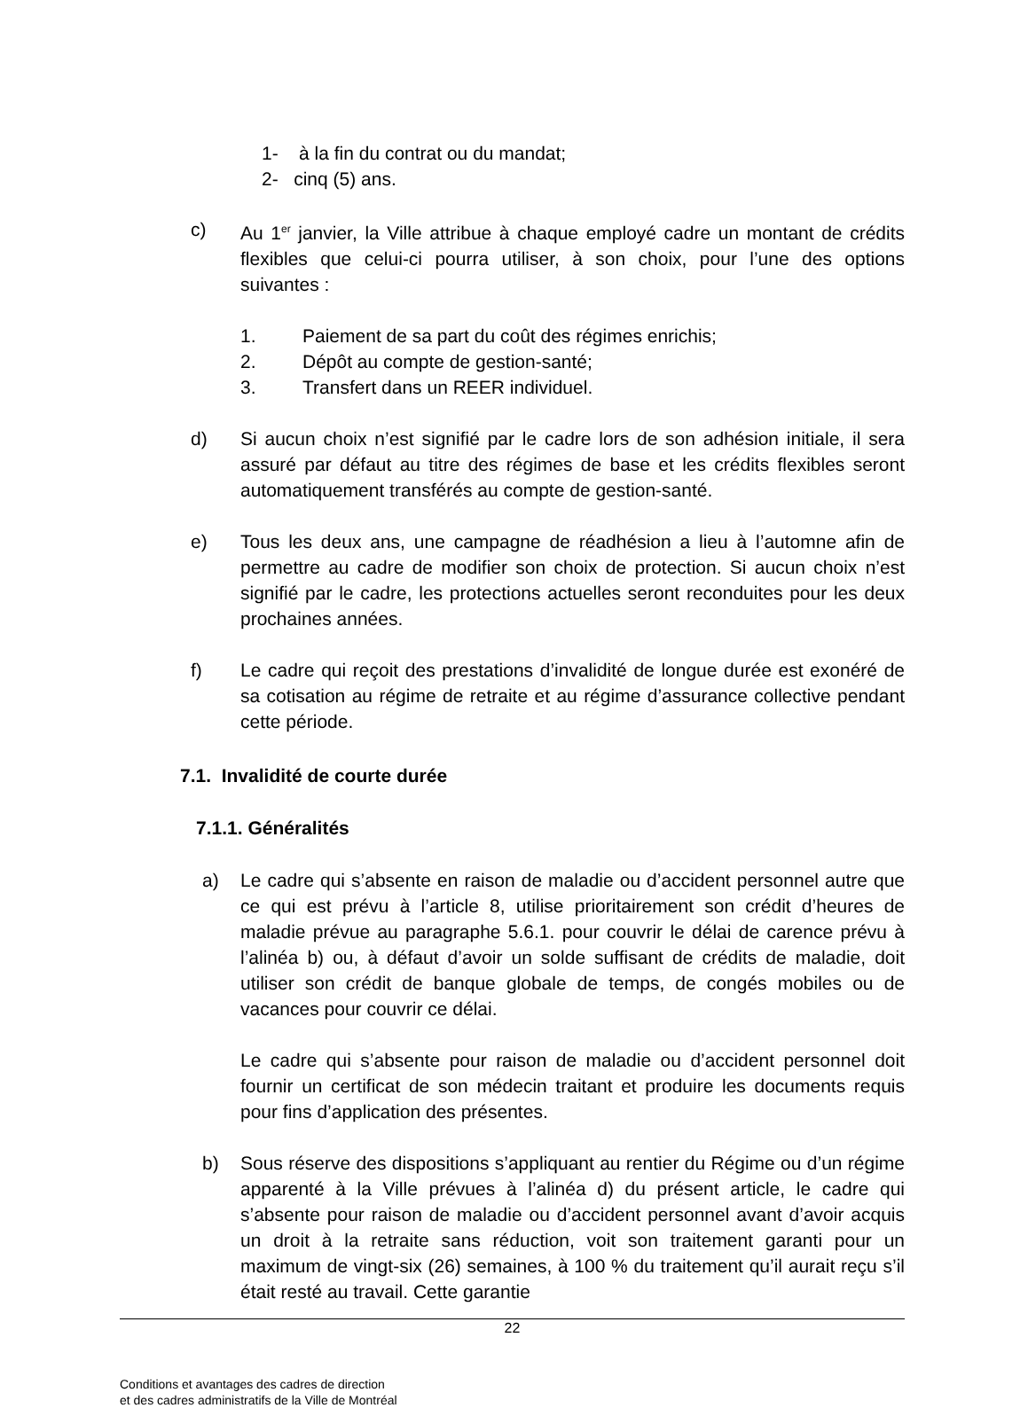1- à la fin du contrat ou du mandat;
2- cinq (5) ans.
c) Au 1<sup>er</sup> janvier, la Ville attribue à chaque employé cadre un montant de crédits flexibles que celui-ci pourra utiliser, à son choix, pour l’une des options suivantes :
1. Paiement de sa part du coût des régimes enrichis;
2. Dépôt au compte de gestion-santé;
3. Transfert dans un REER individuel.
d) Si aucun choix n’est signifié par le cadre lors de son adhésion initiale, il sera assuré par défaut au titre des régimes de base et les crédits flexibles seront automatiquement transférés au compte de gestion-santé.
e) Tous les deux ans, une campagne de réadhésion a lieu à l’automne afin de permettre au cadre de modifier son choix de protection. Si aucun choix n’est signifié par le cadre, les protections actuelles seront reconduites pour les deux prochaines années.
f) Le cadre qui reçoit des prestations d’invalidité de longue durée est exonéré de sa cotisation au régime de retraite et au régime d’assurance collective pendant cette période.
7.1. Invalidité de courte durée
7.1.1. Généralités
a) Le cadre qui s’absente en raison de maladie ou d’accident personnel autre que ce qui est prévu à l’article 8, utilise prioritairement son crédit d’heures de maladie prévue au paragraphe 5.6.1. pour couvrir le délai de carence prévu à l’alinéa b) ou, à défaut d’avoir un solde suffisant de crédits de maladie, doit utiliser son crédit de banque globale de temps, de congés mobiles ou de vacances pour couvrir ce délai.
Le cadre qui s’absente pour raison de maladie ou d’accident personnel doit fournir un certificat de son médecin traitant et produire les documents requis pour fins d’application des présentes.
b) Sous réserve des dispositions s’appliquant au rentier du Régime ou d’un régime apparenté à la Ville prévues à l’alinéa d) du présent article, le cadre qui s’absente pour raison de maladie ou d’accident personnel avant d’avoir acquis un droit à la retraite sans réduction, voit son traitement garanti pour un maximum de vingt-six (26) semaines, à 100 % du traitement qu’il aurait reçu s’il était resté au travail. Cette garantie
22
Conditions et avantages des cadres de direction
et des cadres administratifs de la Ville de Montréal